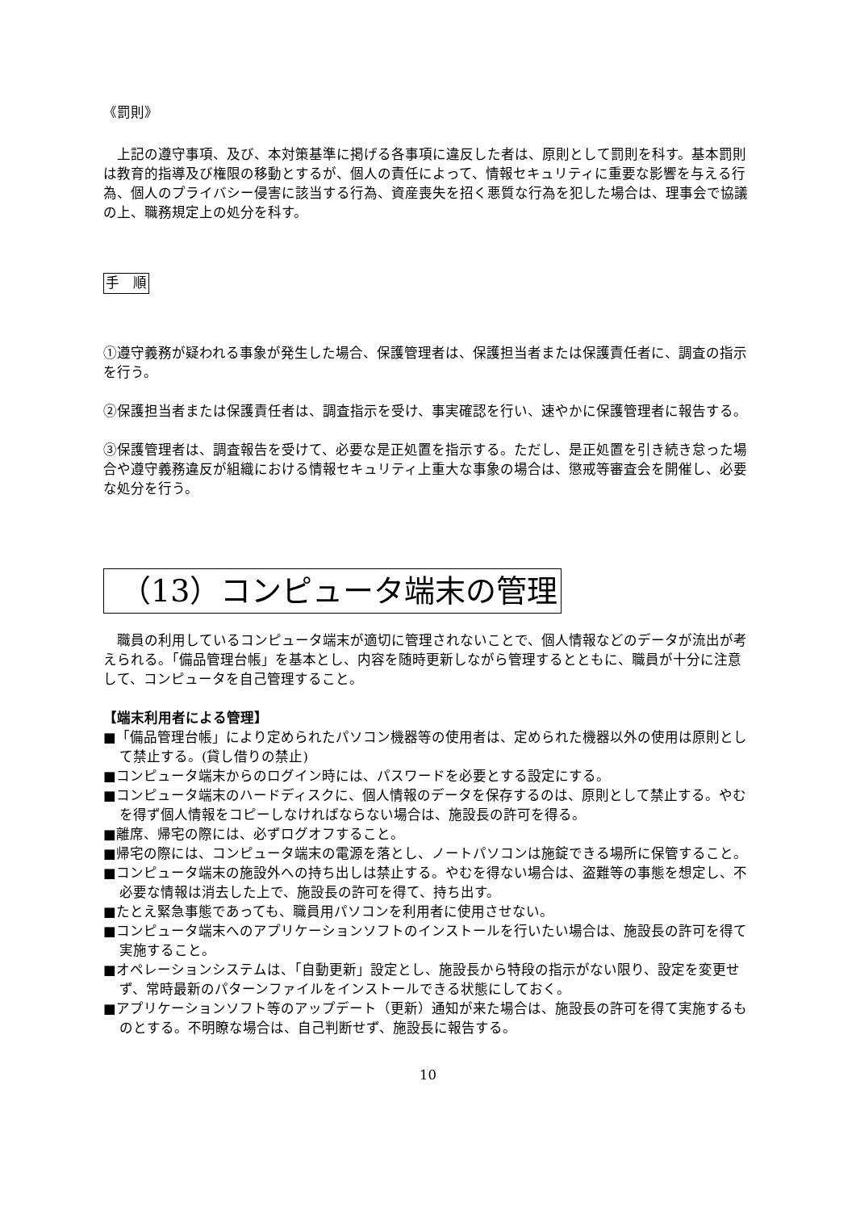《罰則》
上記の遵守事項、及び、本対策基準に掲げる各事項に違反した者は、原則として罰則を科す。基本罰則は教育的指導及び権限の移動とするが、個人の責任によって、情報セキュリティに重要な影響を与える行為、個人のプライバシー侵害に該当する行為、資産喪失を招く悪質な行為を犯した場合は、理事会で協議の上、職務規定上の処分を科す。
手　順
①遵守義務が疑われる事象が発生した場合、保護管理者は、保護担当者または保護責任者に、調査の指示を行う。
②保護担当者または保護責任者は、調査指示を受け、事実確認を行い、速やかに保護管理者に報告する。
③保護管理者は、調査報告を受けて、必要な是正処置を指示する。ただし、是正処置を引き続き怠った場合や遵守義務違反が組織における情報セキュリティ上重大な事象の場合は、懲戒等審査会を開催し、必要な処分を行う。
（13）コンピュータ端末の管理
職員の利用しているコンピュータ端末が適切に管理されないことで、個人情報などのデータが流出が考えられる。「備品管理台帳」を基本とし、内容を随時更新しながら管理するとともに、職員が十分に注意して、コンピュータを自己管理すること。
【端末利用者による管理】
■「備品管理台帳」により定められたパソコン機器等の使用者は、定められた機器以外の使用は原則として禁止する。(貸し借りの禁止)
■コンピュータ端末からのログイン時には、パスワードを必要とする設定にする。
■コンピュータ端末のハードディスクに、個人情報のデータを保存するのは、原則として禁止する。やむを得ず個人情報をコピーしなければならない場合は、施設長の許可を得る。
■離席、帰宅の際には、必ずログオフすること。
■帰宅の際には、コンピュータ端末の電源を落とし、ノートパソコンは施錠できる場所に保管すること。
■コンピュータ端末の施設外への持ち出しは禁止する。やむを得ない場合は、盗難等の事態を想定し、不必要な情報は消去した上で、施設長の許可を得て、持ち出す。
■たとえ緊急事態であっても、職員用パソコンを利用者に使用させない。
■コンピュータ端末へのアプリケーションソフトのインストールを行いたい場合は、施設長の許可を得て実施すること。
■オペレーションシステムは、「自動更新」設定とし、施設長から特段の指示がない限り、設定を変更せず、常時最新のパターンファイルをインストールできる状態にしておく。
■アプリケーションソフト等のアップデート（更新）通知が来た場合は、施設長の許可を得て実施するものとする。不明瞭な場合は、自己判断せず、施設長に報告する。
10